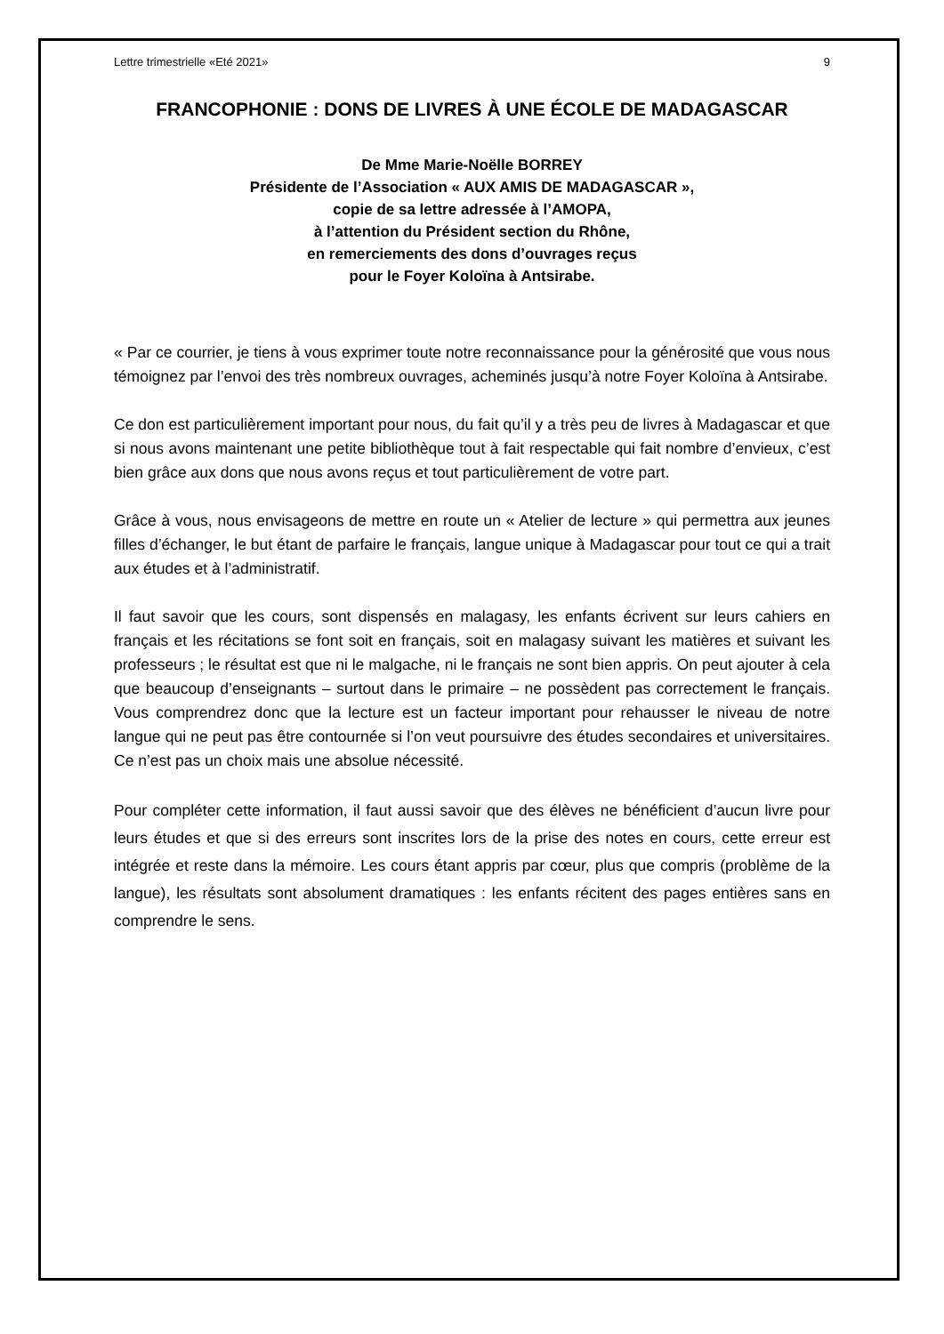Lettre trimestrielle «Eté 2021» 9
FRANCOPHONIE : DONS DE LIVRES À UNE ÉCOLE DE MADAGASCAR
De Mme Marie-Noëlle BORREY
Présidente de l’Association « AUX AMIS DE MADAGASCAR »,
copie de sa lettre adressée à l’AMOPA,
à l’attention du Président section du Rhône,
en remerciements des dons d’ouvrages reçus
pour le Foyer Koloïna à Antsirabe.
« Par ce courrier, je tiens à vous exprimer toute notre reconnaissance pour la générosité que vous nous témoignez par l’envoi des très nombreux ouvrages, acheminés jusqu’à notre Foyer Koloïna à Antsirabe.
Ce don est particulièrement important pour nous, du fait qu’il y a très peu de livres à Madagascar et que si nous avons maintenant une petite bibliothèque tout à fait respectable qui fait nombre d’envieux, c’est bien grâce aux dons que nous avons reçus et tout particulièrement de votre part.
Grâce à vous, nous envisageons de mettre en route un « Atelier de lecture » qui permettra aux jeunes filles d’échanger, le but étant de parfaire le français, langue unique à Madagascar pour tout ce qui a trait aux études et à l’administratif.
Il faut savoir que les cours, sont dispensés en malagasy, les enfants écrivent sur leurs cahiers en français et les récitations se font soit en français, soit en malagasy suivant les matières et suivant les professeurs ; le résultat est que ni le malgache, ni le français ne sont bien appris. On peut ajouter à cela que beaucoup d’enseignants – surtout dans le primaire – ne possèdent pas correctement le français. Vous comprendrez donc que la lecture est un facteur important pour rehausser le niveau de notre langue qui ne peut pas être contournée si l’on veut poursuivre des études secondaires et universitaires. Ce n’est pas un choix mais une absolue nécessité.
Pour compléter cette information, il faut aussi savoir que des élèves ne bénéficient d’aucun livre pour leurs études et que si des erreurs sont inscrites lors de la prise des notes en cours, cette erreur est intégrée et reste dans la mémoire. Les cours étant appris par cœur, plus que compris (problème de la langue), les résultats sont absolument dramatiques : les enfants récitent des pages entières sans en comprendre le sens.